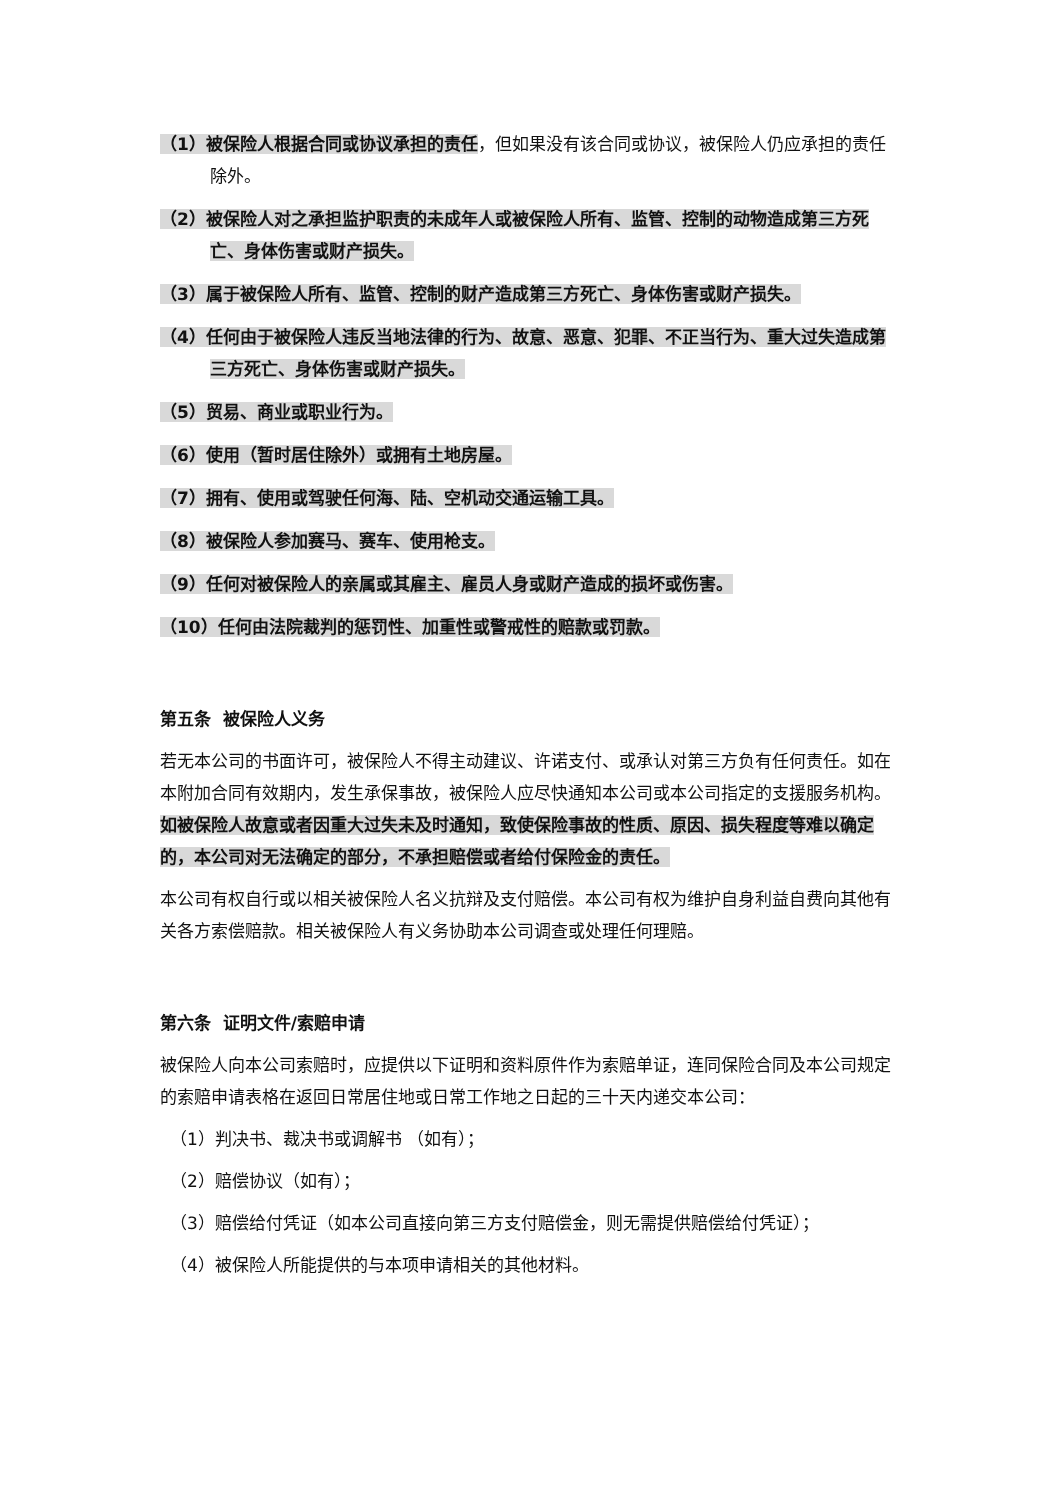（1）被保险人根据合同或协议承担的责任，但如果没有该合同或协议，被保险人仍应承担的责任除外。
（2）被保险人对之承担监护职责的未成年人或被保险人所有、监管、控制的动物造成第三方死亡、身体伤害或财产损失。
（3）属于被保险人所有、监管、控制的财产造成第三方死亡、身体伤害或财产损失。
（4）任何由于被保险人违反当地法律的行为、故意、恶意、犯罪、不正当行为、重大过失造成第三方死亡、身体伤害或财产损失。
（5）贸易、商业或职业行为。
（6）使用（暂时居住除外）或拥有土地房屋。
（7）拥有、使用或驾驶任何海、陆、空机动交通运输工具。
（8）被保险人参加赛马、赛车、使用枪支。
（9）任何对被保险人的亲属或其雇主、雇员人身或财产造成的损坏或伤害。
（10）任何由法院裁判的惩罚性、加重性或警戒性的赔款或罚款。
第五条 被保险人义务
若无本公司的书面许可，被保险人不得主动建议、许诺支付、或承认对第三方负有任何责任。如在本附加合同有效期内，发生承保事故，被保险人应尽快通知本公司或本公司指定的支援服务机构。如被保险人故意或者因重大过失未及时通知，致使保险事故的性质、原因、损失程度等难以确定的，本公司对无法确定的部分，不承担赔偿或者给付保险金的责任。
本公司有权自行或以相关被保险人名义抗辩及支付赔偿。本公司有权为维护自身利益自费向其他有关各方索偿赔款。相关被保险人有义务协助本公司调查或处理任何理赔。
第六条 证明文件/索赔申请
被保险人向本公司索赔时，应提供以下证明和资料原件作为索赔单证，连同保险合同及本公司规定的索赔申请表格在返回日常居住地或日常工作地之日起的三十天内递交本公司：
（1）判决书、裁决书或调解书 （如有）；
（2）赔偿协议（如有）；
（3）赔偿给付凭证（如本公司直接向第三方支付赔偿金，则无需提供赔偿给付凭证）；
（4）被保险人所能提供的与本项申请相关的其他材料。